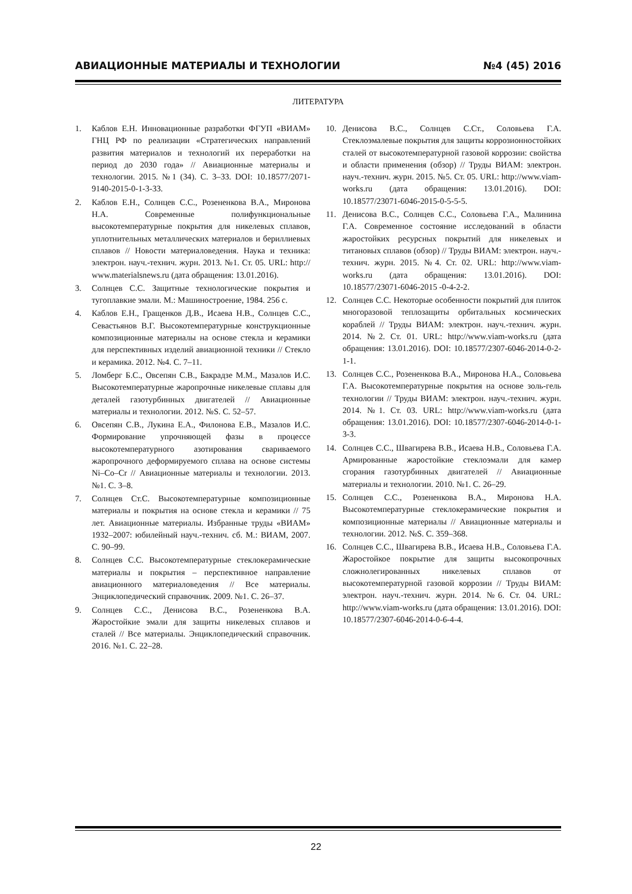АВИАЦИОННЫЕ МАТЕРИАЛЫ И ТЕХНОЛОГИИ №4 (45) 2016
ЛИТЕРАТУРА
1. Каблов Е.Н. Инновационные разработки ФГУП «ВИАМ» ГНЦ РФ по реализации «Стратегических направлений развития материалов и технологий их переработки на период до 2030 года» // Авиационные материалы и технологии. 2015. №1 (34). С. 3–33. DOI: 10.18577/2071-9140-2015-0-1-3-33.
2. Каблов Е.Н., Солнцев С.С., Розененкова В.А., Миронова Н.А. Современные полифункциональные высокотемпературные покрытия для никелевых сплавов, уплотнительных металлических материалов и бериллиевых сплавов // Новости материаловедения. Наука и техника: электрон. науч.-технич. журн. 2013. №1. Ст. 05. URL: http:// www.materialsnews.ru (дата обращения: 13.01.2016).
3. Солнцев С.С. Защитные технологические покрытия и тугоплавкие эмали. М.: Машиностроение, 1984. 256 с.
4. Каблов Е.Н., Гращенков Д.В., Исаева Н.В., Солнцев С.С., Севастьянов В.Г. Высокотемпературные конструкционные композиционные материалы на основе стекла и керамики для перспективных изделий авиационной техники // Стекло и керамика. 2012. №4. С. 7–11.
5. Ломберг Б.С., Овсепян С.В., Бакрадзе М.М., Мазалов И.С. Высокотемпературные жаропрочные никелевые сплавы для деталей газотурбинных двигателей // Авиационные материалы и технологии. 2012. №S. С. 52–57.
6. Овсепян С.В., Лукина Е.А., Филонова Е.В., Мазалов И.С. Формирование упрочняющей фазы в процессе высокотемпературного азотирования свариваемого жаропрочного деформируемого сплава на основе системы Ni–Co–Cr // Авиационные материалы и технологии. 2013. №1. С. 3–8.
7. Солнцев Ст.С. Высокотемпературные композиционные материалы и покрытия на основе стекла и керамики // 75 лет. Авиационные материалы. Избранные труды «ВИАМ» 1932–2007: юбилейный науч.-технич. сб. М.: ВИАМ, 2007. С. 90–99.
8. Солнцев С.С. Высокотемпературные стеклокерамические материалы и покрытия – перспективное направление авиационного материаловедения // Все материалы. Энциклопедический справочник. 2009. №1. С. 26–37.
9. Солнцев С.С., Денисова В.С., Розененкова В.А. Жаростойкие эмали для защиты никелевых сплавов и сталей // Все материалы. Энциклопедический справочник. 2016. №1. С. 22–28.
10. Денисова В.С., Солнцев С.Ст., Соловьева Г.А. Стеклоэмалевые покрытия для защиты коррозионностойких сталей от высокотемпературной газовой коррозии: свойства и области применения (обзор) // Труды ВИАМ: электрон. науч.-технич. журн. 2015. №5. Ст. 05. URL: http://www.viam-works.ru (дата обращения: 13.01.2016). DOI: 10.18577/23071-6046-2015-0-5-5-5.
11. Денисова В.С., Солнцев С.С., Соловьева Г.А., Малинина Г.А. Современное состояние исследований в области жаростойких ресурсных покрытий для никелевых и титановых сплавов (обзор) // Труды ВИАМ: электрон. науч.-технич. журн. 2015. №4. Ст. 02. URL: http://www.viam-works.ru (дата обращения: 13.01.2016). DOI: 10.18577/23071-6046-2015 -0-4-2-2.
12. Солнцев С.С. Некоторые особенности покрытий для плиток многоразовой теплозащиты орбитальных космических кораблей // Труды ВИАМ: электрон. науч.-технич. журн. 2014. №2. Ст. 01. URL: http://www.viam-works.ru (дата обращения: 13.01.2016). DOI: 10.18577/2307-6046-2014-0-2-1-1.
13. Солнцев С.С., Розененкова В.А., Миронова Н.А., Соловьева Г.А. Высокотемпературные покрытия на основе золь-гель технологии // Труды ВИАМ: электрон. науч.-технич. журн. 2014. №1. Ст. 03. URL: http://www.viam-works.ru (дата обращения: 13.01.2016). DOI: 10.18577/2307-6046-2014-0-1-3-3.
14. Солнцев С.С., Швагирева В.В., Исаева Н.В., Соловьева Г.А. Армированные жаростойкие стеклоэмали для камер сгорания газотурбинных двигателей // Авиационные материалы и технологии. 2010. №1. С. 26–29.
15. Солнцев С.С., Розененкова В.А., Миронова Н.А. Высокотемпературные стеклокерамические покрытия и композиционные материалы // Авиационные материалы и технологии. 2012. №S. С. 359–368.
16. Солнцев С.С., Швагирева В.В., Исаева Н.В., Соловьева Г.А. Жаростойкое покрытие для защиты высокопрочных сложнолегированных никелевых сплавов от высокотемпературной газовой коррозии // Труды ВИАМ: электрон. науч.-технич. журн. 2014. №6. Ст. 04. URL: http://www.viam-works.ru (дата обращения: 13.01.2016). DOI: 10.18577/2307-6046-2014-0-6-4-4.
22